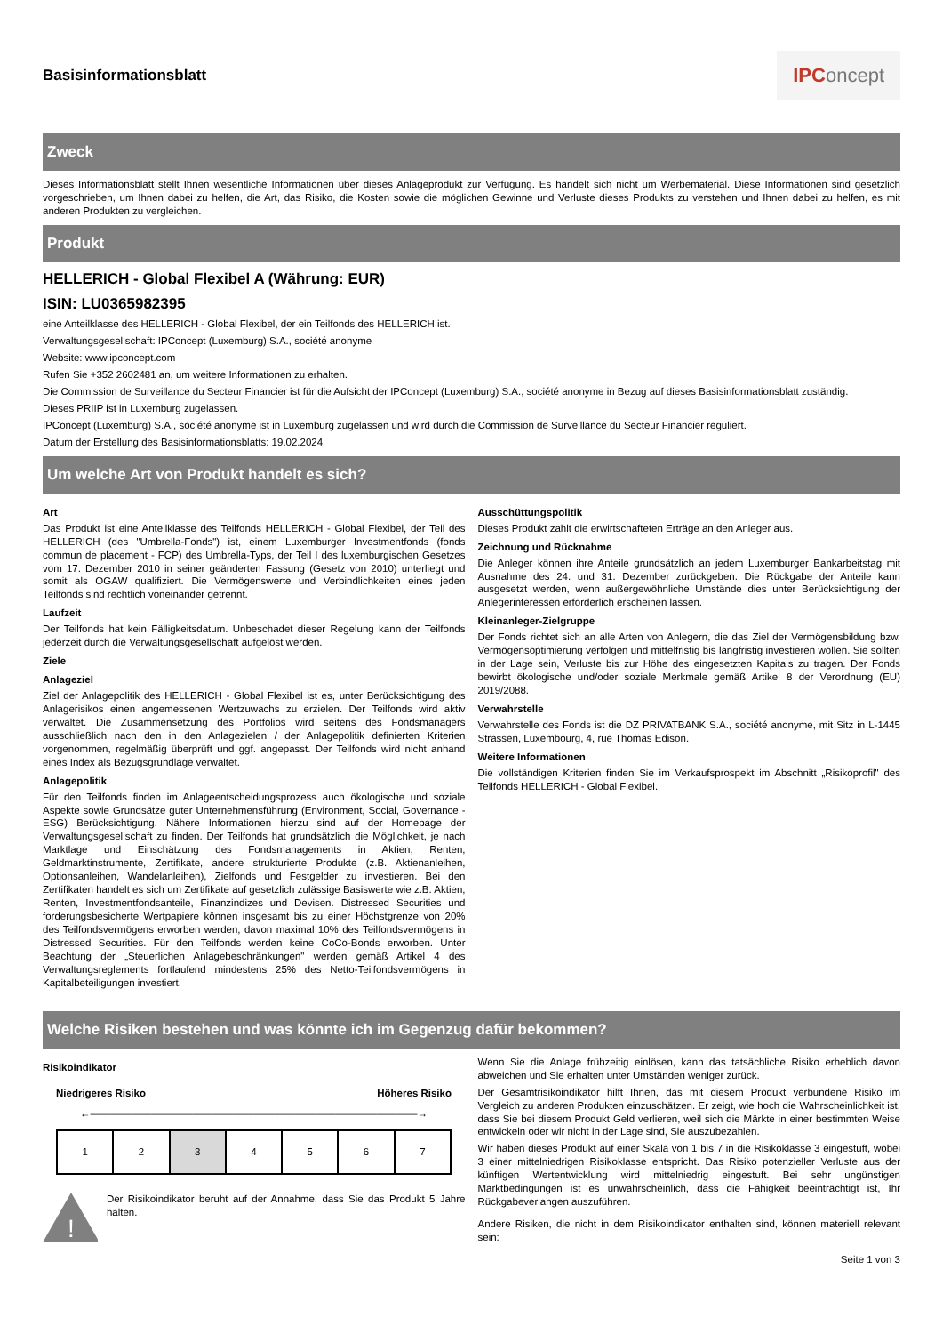Basisinformationsblatt
IPConcept
Zweck
Dieses Informationsblatt stellt Ihnen wesentliche Informationen über dieses Anlageprodukt zur Verfügung. Es handelt sich nicht um Werbematerial. Diese Informationen sind gesetzlich vorgeschrieben, um Ihnen dabei zu helfen, die Art, das Risiko, die Kosten sowie die möglichen Gewinne und Verluste dieses Produkts zu verstehen und Ihnen dabei zu helfen, es mit anderen Produkten zu vergleichen.
Produkt
HELLERICH - Global Flexibel A (Währung: EUR)
ISIN: LU0365982395
eine Anteilklasse des HELLERICH - Global Flexibel, der ein Teilfonds des HELLERICH ist.
Verwaltungsgesellschaft: IPConcept (Luxemburg) S.A., société anonyme
Website: www.ipconcept.com
Rufen Sie +352 2602481 an, um weitere Informationen zu erhalten.
Die Commission de Surveillance du Secteur Financier ist für die Aufsicht der IPConcept (Luxemburg) S.A., société anonyme in Bezug auf dieses Basisinformationsblatt zuständig.
Dieses PRIIP ist in Luxemburg zugelassen.
IPConcept (Luxemburg) S.A., société anonyme ist in Luxemburg zugelassen und wird durch die Commission de Surveillance du Secteur Financier reguliert.
Datum der Erstellung des Basisinformationsblatts: 19.02.2024
Um welche Art von Produkt handelt es sich?
Art
Das Produkt ist eine Anteilklasse des Teilfonds HELLERICH - Global Flexibel, der Teil des HELLERICH (des "Umbrella-Fonds") ist, einem Luxemburger Investmentfonds (fonds commun de placement - FCP) des Umbrella-Typs, der Teil I des luxemburgischen Gesetzes vom 17. Dezember 2010 in seiner geänderten Fassung (Gesetz von 2010) unterliegt und somit als OGAW qualifiziert. Die Vermögenswerte und Verbindlichkeiten eines jeden Teilfonds sind rechtlich voneinander getrennt.
Laufzeit
Der Teilfonds hat kein Fälligkeitsdatum. Unbeschadet dieser Regelung kann der Teilfonds jederzeit durch die Verwaltungsgesellschaft aufgelöst werden.
Ziele
Anlageziel
Ziel der Anlagepolitik des HELLERICH - Global Flexibel ist es, unter Berücksichtigung des Anlagerisikos einen angemessenen Wertzuwachs zu erzielen. Der Teilfonds wird aktiv verwaltet. Die Zusammensetzung des Portfolios wird seitens des Fondsmanagers ausschließlich nach den in den Anlagezielen / der Anlagepolitik definierten Kriterien vorgenommen, regelmäßig überprüft und ggf. angepasst. Der Teilfonds wird nicht anhand eines Index als Bezugsgrundlage verwaltet.
Anlagepolitik
Für den Teilfonds finden im Anlageentscheidungsprozess auch ökologische und soziale Aspekte sowie Grundsätze guter Unternehmensführung (Environment, Social, Governance - ESG) Berücksichtigung. Nähere Informationen hierzu sind auf der Homepage der Verwaltungsgesellschaft zu finden. Der Teilfonds hat grundsätzlich die Möglichkeit, je nach Marktlage und Einschätzung des Fondsmanagements in Aktien, Renten, Geldmarktinstrumente, Zertifikate, andere strukturierte Produkte (z.B. Aktienanleihen, Optionsanleihen, Wandelanleihen), Zielfonds und Festgelder zu investieren. Bei den Zertifikaten handelt es sich um Zertifikate auf gesetzlich zulässige Basiswerte wie z.B. Aktien, Renten, Investmentfondsanteile, Finanzindizes und Devisen. Distressed Securities und forderungsbesicherte Wertpapiere können insgesamt bis zu einer Höchstgrenze von 20% des Teilfondsvermögens erworben werden, davon maximal 10% des Teilfondsvermögens in Distressed Securities. Für den Teilfonds werden keine CoCo-Bonds erworben. Unter Beachtung der „Steuerlichen Anlagebeschränkungen" werden gemäß Artikel 4 des Verwaltungsreglements fortlaufend mindestens 25% des Netto-Teilfondsvermögens in Kapitalbeteiligungen investiert.
Ausschüttungspolitik
Dieses Produkt zahlt die erwirtschafteten Erträge an den Anleger aus.
Zeichnung und Rücknahme
Die Anleger können ihre Anteile grundsätzlich an jedem Luxemburger Bankarbeitstag mit Ausnahme des 24. und 31. Dezember zurückgeben. Die Rückgabe der Anteile kann ausgesetzt werden, wenn außergewöhnliche Umstände dies unter Berücksichtigung der Anlegerinteressen erforderlich erscheinen lassen.
Kleinanleger-Zielgruppe
Der Fonds richtet sich an alle Arten von Anlegern, die das Ziel der Vermögensbildung bzw. Vermögensoptimierung verfolgen und mittelfristig bis langfristig investieren wollen. Sie sollten in der Lage sein, Verluste bis zur Höhe des eingesetzten Kapitals zu tragen. Der Fonds bewirbt ökologische und/oder soziale Merkmale gemäß Artikel 8 der Verordnung (EU) 2019/2088.
Verwahrstelle
Verwahrstelle des Fonds ist die DZ PRIVATBANK S.A., société anonyme, mit Sitz in L-1445 Strassen, Luxembourg, 4, rue Thomas Edison.
Weitere Informationen
Die vollständigen Kriterien finden Sie im Verkaufsprospekt im Abschnitt „Risikoprofil" des Teilfonds HELLERICH - Global Flexibel.
Welche Risiken bestehen und was könnte ich im Gegenzug dafür bekommen?
Risikoindikator
Niedrigeres Risiko Höheres Risiko
←――――――――――――――――――――――――――――――――→
| 1 | 2 | 3 | 4 | 5 | 6 | 7 |
!
Der Risikoindikator beruht auf der Annahme, dass Sie das Produkt 5 Jahre halten.
Wenn Sie die Anlage frühzeitig einlösen, kann das tatsächliche Risiko erheblich davon abweichen und Sie erhalten unter Umständen weniger zurück.
Der Gesamtrisikoindikator hilft Ihnen, das mit diesem Produkt verbundene Risiko im Vergleich zu anderen Produkten einzuschätzen. Er zeigt, wie hoch die Wahrscheinlichkeit ist, dass Sie bei diesem Produkt Geld verlieren, weil sich die Märkte in einer bestimmten Weise entwickeln oder wir nicht in der Lage sind, Sie auszubezahlen.
Wir haben dieses Produkt auf einer Skala von 1 bis 7 in die Risikoklasse 3 eingestuft, wobei 3 einer mittelniedrigen Risikoklasse entspricht. Das Risiko potenzieller Verluste aus der künftigen Wertentwicklung wird mittelniedrig eingestuft. Bei sehr ungünstigen Marktbedingungen ist es unwahrscheinlich, dass die Fähigkeit beeinträchtigt ist, Ihr Rückgabeverlangen auszuführen.
Andere Risiken, die nicht in dem Risikoindikator enthalten sind, können materiell relevant sein:
Seite 1 von 3